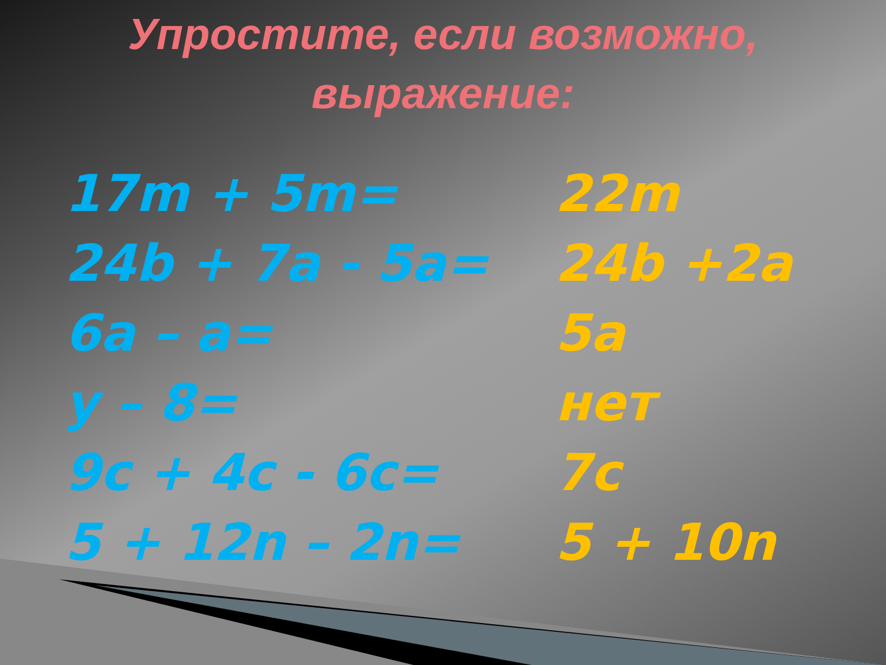Упростите, если возможно,
выражение:
| 17m + 5m= | 22m |
| 24b + 7a - 5a= | 24b +2a |
| 6a – a= | 5a |
| y – 8= | нет |
| 9c + 4c - 6c= | 7c |
| 5 + 12n – 2n= | 5 + 10n |